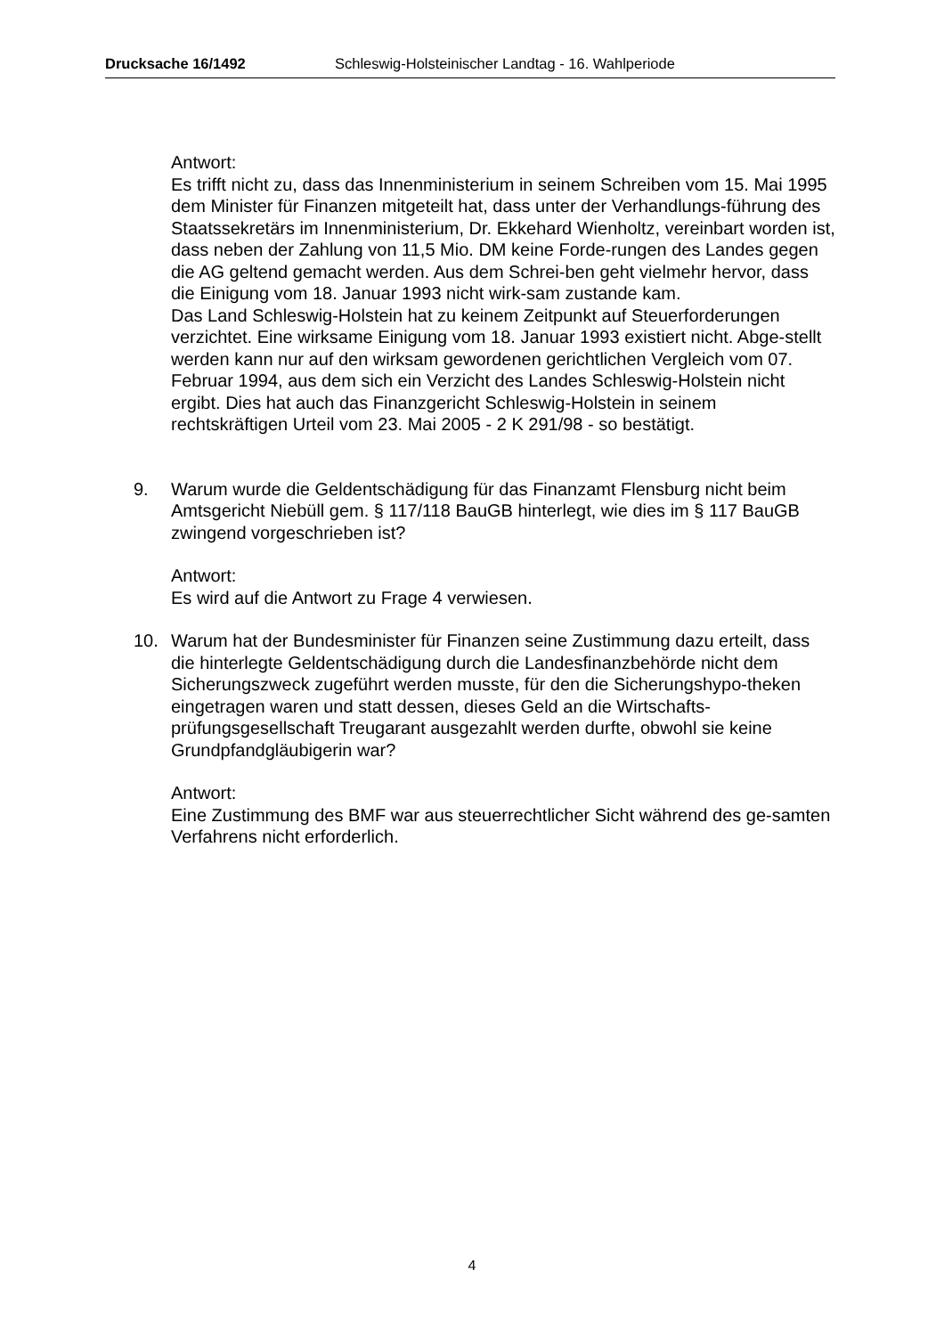Drucksache 16/1492 Schleswig-Holsteinischer Landtag - 16. Wahlperiode
Antwort:
Es trifft nicht zu, dass das Innenministerium in seinem Schreiben vom 15. Mai 1995 dem Minister für Finanzen mitgeteilt hat, dass unter der Verhandlungs-führung des Staatssekretärs im Innenministerium, Dr. Ekkehard Wienholtz, vereinbart worden ist, dass neben der Zahlung von 11,5 Mio. DM keine Forde-rungen des Landes gegen die AG geltend gemacht werden. Aus dem Schrei-ben geht vielmehr hervor, dass die Einigung vom 18. Januar 1993 nicht wirk-sam zustande kam.
Das Land Schleswig-Holstein hat zu keinem Zeitpunkt auf Steuerforderungen verzichtet. Eine wirksame Einigung vom 18. Januar 1993 existiert nicht. Abge-stellt werden kann nur auf den wirksam gewordenen gerichtlichen Vergleich vom 07. Februar 1994, aus dem sich ein Verzicht des Landes Schleswig-Holstein nicht ergibt. Dies hat auch das Finanzgericht Schleswig-Holstein in seinem rechtskräftigen Urteil vom 23. Mai 2005 - 2 K 291/98 - so bestätigt.
9. Warum wurde die Geldentschädigung für das Finanzamt Flensburg nicht beim Amtsgericht Niebüll gem. § 117/118 BauGB hinterlegt, wie dies im § 117 BauGB zwingend vorgeschrieben ist?
Antwort:
Es wird auf die Antwort zu Frage 4 verwiesen.
10. Warum hat der Bundesminister für Finanzen seine Zustimmung dazu erteilt, dass die hinterlegte Geldentschädigung durch die Landesfinanzbehörde nicht dem Sicherungszweck zugeführt werden musste, für den die Sicherungshypo-theken eingetragen waren und statt dessen, dieses Geld an die Wirtschafts-prüfungsgesellschaft Treugarant ausgezahlt werden durfte, obwohl sie keine Grundpfandgläubigerin war?
Antwort:
Eine Zustimmung des BMF war aus steuerrechtlicher Sicht während des ge-samten Verfahrens nicht erforderlich.
4